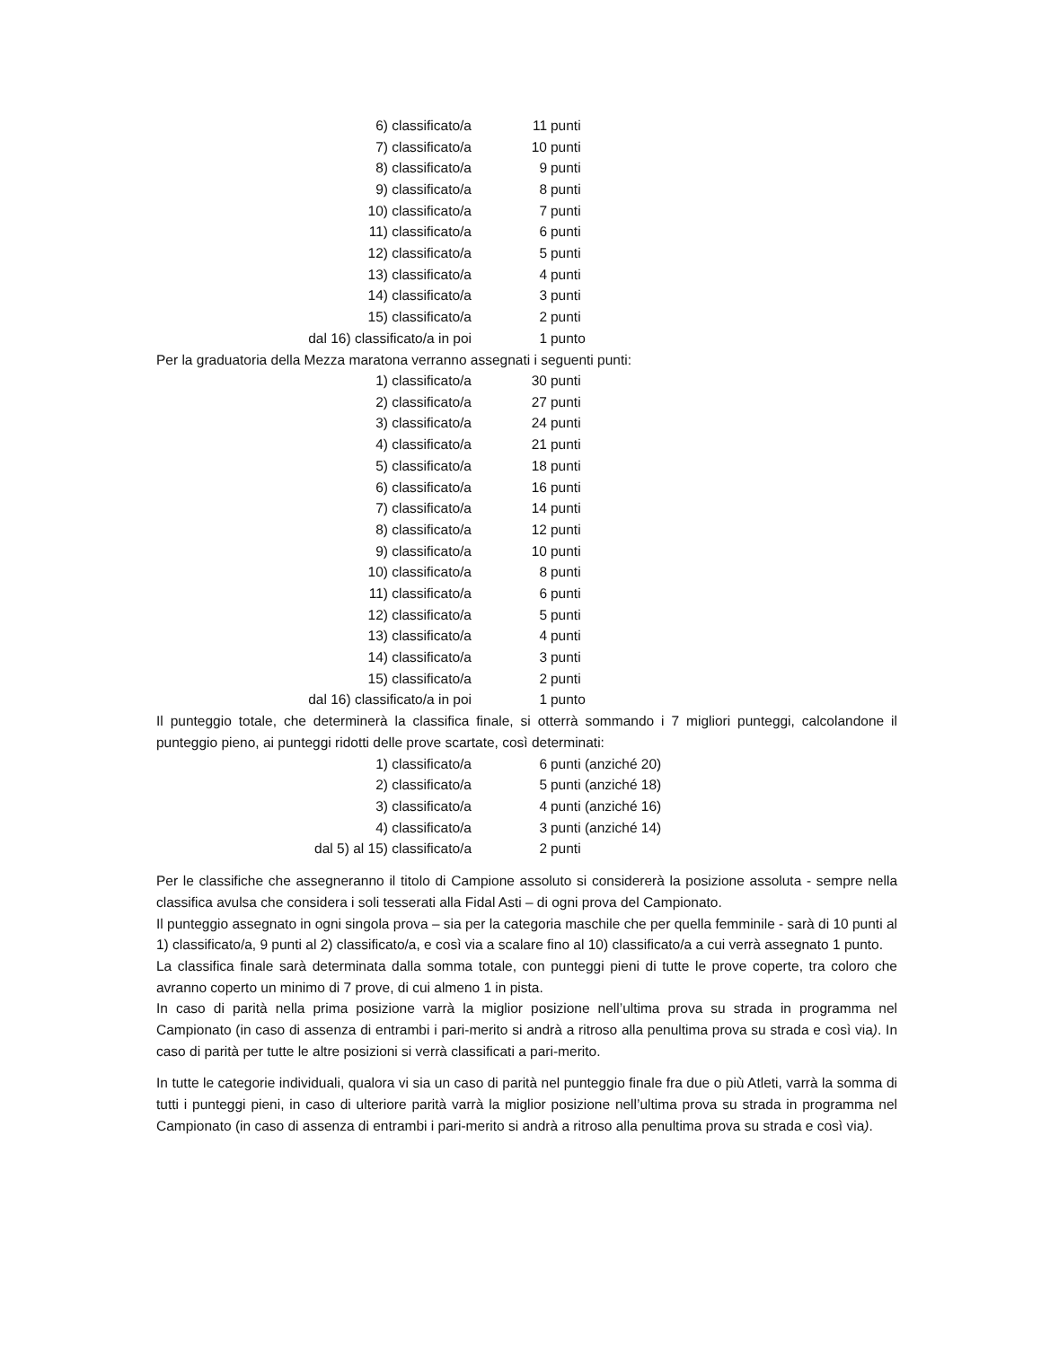| 6) classificato/a | 11 | punti |
| 7) classificato/a | 10 | punti |
| 8) classificato/a | 9 | punti |
| 9) classificato/a | 8 | punti |
| 10) classificato/a | 7 | punti |
| 11) classificato/a | 6 | punti |
| 12) classificato/a | 5 | punti |
| 13) classificato/a | 4 | punti |
| 14) classificato/a | 3 | punti |
| 15) classificato/a | 2 | punti |
| dal 16) classificato/a in poi | 1 | punto |
Per la graduatoria della Mezza maratona verranno assegnati i seguenti punti:
| 1) classificato/a | 30 | punti |
| 2) classificato/a | 27 | punti |
| 3) classificato/a | 24 | punti |
| 4) classificato/a | 21 | punti |
| 5) classificato/a | 18 | punti |
| 6) classificato/a | 16 | punti |
| 7) classificato/a | 14 | punti |
| 8) classificato/a | 12 | punti |
| 9) classificato/a | 10 | punti |
| 10) classificato/a | 8 | punti |
| 11) classificato/a | 6 | punti |
| 12) classificato/a | 5 | punti |
| 13) classificato/a | 4 | punti |
| 14) classificato/a | 3 | punti |
| 15) classificato/a | 2 | punti |
| dal 16) classificato/a in poi | 1 | punto |
Il punteggio totale, che determinerà la classifica finale, si otterrà sommando i 7 migliori punteggi, calcolandone il punteggio pieno, ai punteggi ridotti delle prove scartate, così determinati:
| 1) classificato/a | 6 | punti (anziché 20) |
| 2) classificato/a | 5 | punti (anziché 18) |
| 3) classificato/a | 4 | punti (anziché 16) |
| 4) classificato/a | 3 | punti (anziché 14) |
| dal 5) al 15) classificato/a | 2 | punti |
Per le classifiche che assegneranno il titolo di Campione assoluto si considererà la posizione assoluta - sempre nella classifica avulsa che considera i soli tesserati alla Fidal Asti – di ogni prova del Campionato.
Il punteggio assegnato in ogni singola prova – sia per la categoria maschile che per quella femminile - sarà di 10 punti al 1) classificato/a, 9 punti al 2) classificato/a, e così via a scalare fino al 10) classificato/a a cui verrà assegnato 1 punto.
La classifica finale sarà determinata dalla somma totale, con punteggi pieni di tutte le prove coperte, tra coloro che avranno coperto un minimo di 7 prove, di cui almeno 1 in pista.
In caso di parità nella prima posizione varrà la miglior posizione nell’ultima prova su strada in programma nel Campionato (in caso di assenza di entrambi i pari-merito si andrà a ritroso alla penultima prova su strada e così via). In caso di parità per tutte le altre posizioni si verrà classificati a pari-merito.
In tutte le categorie individuali, qualora vi sia un caso di parità nel punteggio finale fra due o più Atleti, varrà la somma di tutti i punteggi pieni, in caso di ulteriore parità varrà la miglior posizione nell’ultima prova su strada in programma nel Campionato (in caso di assenza di entrambi i pari-merito si andrà a ritroso alla penultima prova su strada e così via).